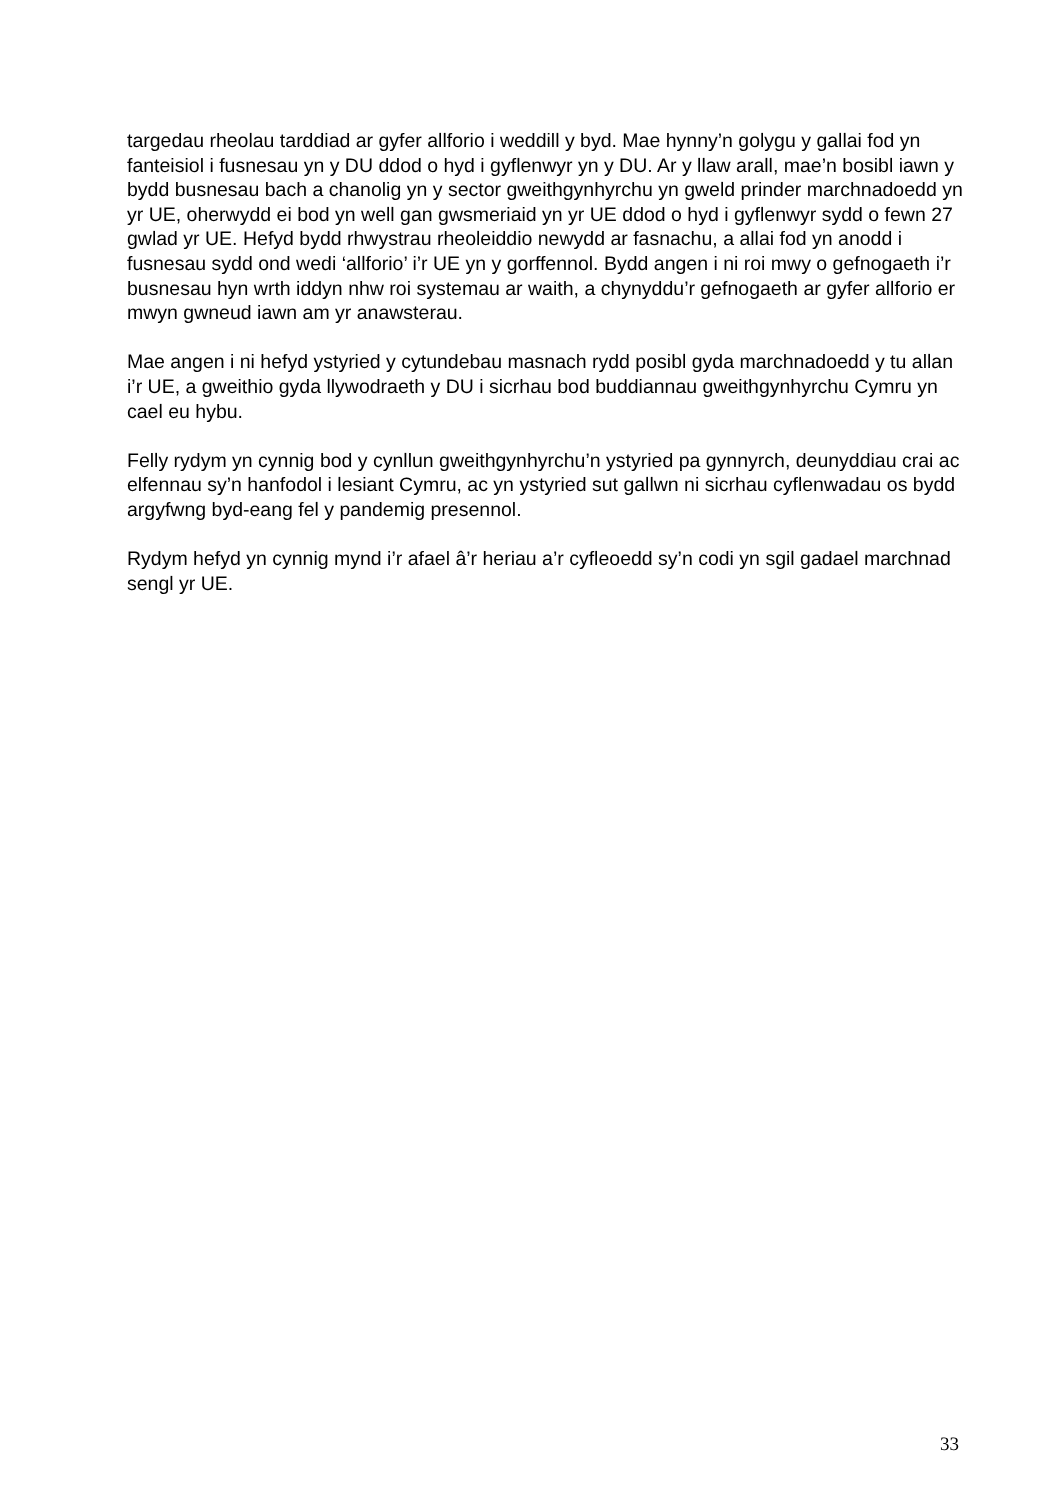targedau rheolau tarddiad ar gyfer allforio i weddill y byd. Mae hynny’n golygu y gallai fod yn fanteisiol i fusnesau yn y DU ddod o hyd i gyflenwyr yn y DU. Ar y llaw arall, mae’n bosibl iawn y bydd busnesau bach a chanolig yn y sector gweithgynhyrchu yn gweld prinder marchnadoedd yn yr UE, oherwydd ei bod yn well gan gwsmeriaid yn yr UE ddod o hyd i gyflenwyr sydd o fewn 27 gwlad yr UE. Hefyd bydd rhwystrau rheoleiddio newydd ar fasnachu, a allai fod yn anodd i fusnesau sydd ond wedi ‘allforio’ i’r UE yn y gorffennol. Bydd angen i ni roi mwy o gefnogaeth i’r busnesau hyn wrth iddyn nhw roi systemau ar waith, a chynyddu’r gefnogaeth ar gyfer allforio er mwyn gwneud iawn am yr anawsterau.
Mae angen i ni hefyd ystyried y cytundebau masnach rydd posibl gyda marchnadoedd y tu allan i’r UE, a gweithio gyda llywodraeth y DU i sicrhau bod buddiannau gweithgynhyrchu Cymru yn cael eu hybu.
Felly rydym yn cynnig bod y cynllun gweithgynhyrchu’n ystyried pa gynnyrch, deunyddiau crai ac elfennau sy’n hanfodol i lesiant Cymru, ac yn ystyried sut gallwn ni sicrhau cyflenwadau os bydd argyfwng byd-eang fel y pandemig presennol.
Rydym hefyd yn cynnig mynd i’r afael â’r heriau a’r cyfleoedd sy’n codi yn sgil gadael marchnad sengl yr UE.
33